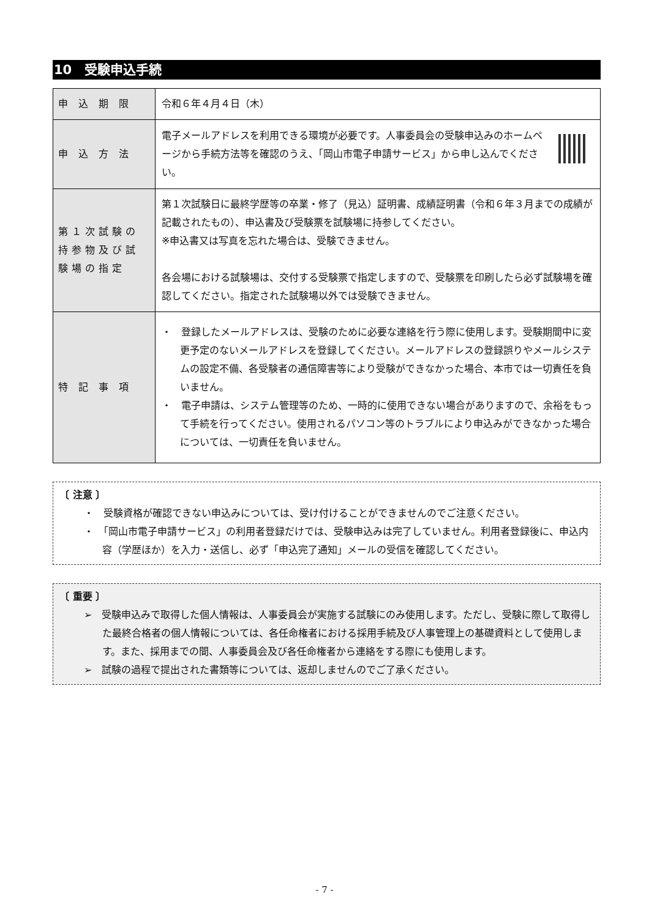10　受験申込手続
| 申 込 期 限 | 令和６年４月４日（木） |
| 申 込 方 法 | 電子メールアドレスを利用できる環境が必要です。人事委員会の受験申込みのホームページから手続方法等を確認のうえ、「岡山市電子申請サービス」から申し込んでください。 |
| 第１次試験の持参物及び試験場の指定 | 第１次試験日に最終学歴等の卒業・修了（見込）証明書、成績証明書（令和６年３月までの成績が記載されたもの）、申込書及び受験票を試験場に持参してください。 ※申込書又は写真を忘れた場合は、受験できません。 各会場における試験場は、交付する受験票で指定しますので、受験票を印刷したら必ず試験場を確認してください。指定された試験場以外では受験できません。 |
| 特 記 事 項 | ・ 登録したメールアドレスは、受験のために必要な連絡を行う際に使用します。受験期間中に変更予定のないメールアドレスを登録してください。メールアドレスの登録誤りやメールシステムの設定不備、各受験者の通信障害等により受験ができなかった場合、本市では一切責任を負いません。 ・ 電子申請は、システム管理等のため、一時的に使用できない場合がありますので、余裕をもって手続を行ってください。使用されるパソコン等のトラブルにより申込みができなかった場合については、一切責任を負いません。 |
〔 注意 〕
・　受験資格が確認できない申込みについては、受け付けることができませんのでご注意ください。
・　「岡山市電子申請サービス」の利用者登録だけでは、受験申込みは完了していません。利用者登録後に、申込内容（学歴ほか）を入力・送信し、必ず「申込完了通知」メールの受信を確認してください。
〔 重要 〕
➢　受験申込みで取得した個人情報は、人事委員会が実施する試験にのみ使用します。ただし、受験に際して取得した最終合格者の個人情報については、各任命権者における採用手続及び人事管理上の基礎資料として使用します。また、採用までの間、人事委員会及び各任命権者から連絡をする際にも使用します。
➢　試験の過程で提出された書類等については、返却しませんのでご了承ください。
- 7 -